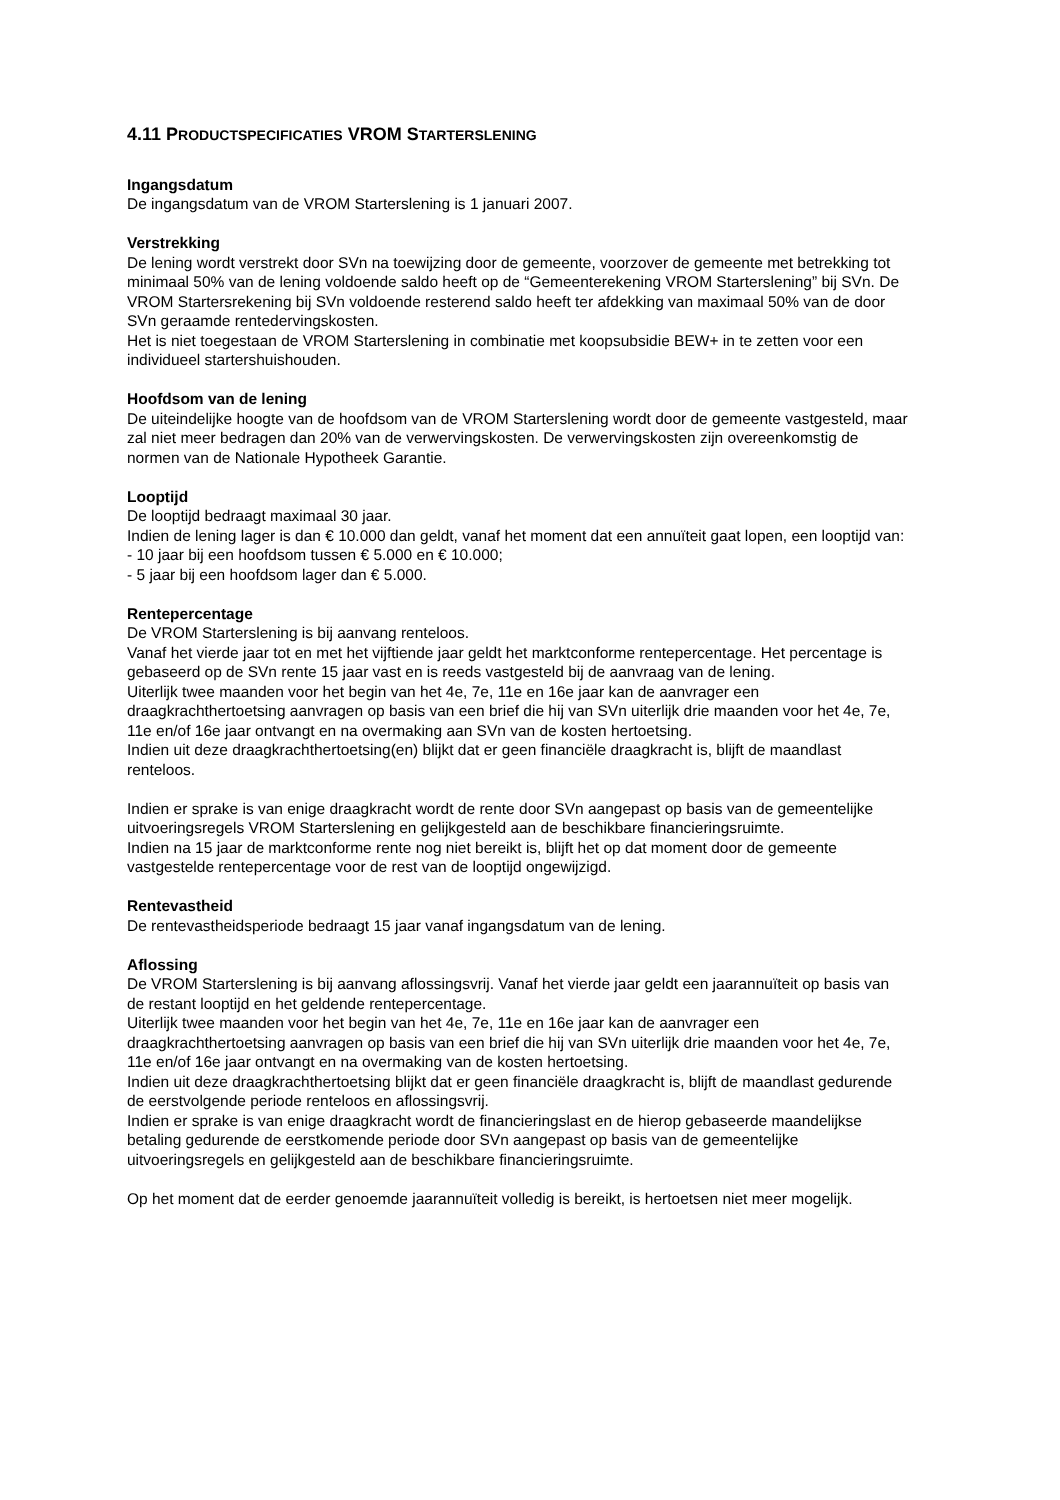4.11 PRODUCTSPECIFICATIES VROM STARTERSLENING
Ingangsdatum
De ingangsdatum van de VROM Starterslening is 1 januari 2007.
Verstrekking
De lening wordt verstrekt door SVn na toewijzing door de gemeente, voorzover de gemeente met betrekking tot minimaal 50% van de lening voldoende saldo heeft op de “Gemeenterekening VROM Starterslening” bij SVn. De VROM Startersrekening bij SVn voldoende resterend saldo heeft ter afdekking van maximaal 50% van de door SVn geraamde rentedervingskosten.
Het is niet toegestaan de VROM Starterslening in combinatie met koopsubsidie BEW+ in te zetten voor een individueel startershuishouden.
Hoofdsom van de lening
De uiteindelijke hoogte van de hoofdsom van de VROM Starterslening wordt door de gemeente vastgesteld, maar zal niet meer bedragen dan 20% van de verwervingskosten. De verwervingskosten zijn overeenkomstig de normen van de Nationale Hypotheek Garantie.
Looptijd
De looptijd bedraagt maximaal 30 jaar.
Indien de lening lager is dan € 10.000 dan geldt, vanaf het moment dat een annuïteit gaat lopen, een looptijd van:
- 10 jaar bij een hoofdsom tussen € 5.000 en € 10.000;
- 5 jaar bij een hoofdsom lager dan € 5.000.
Rentepercentage
De VROM Starterslening is bij aanvang renteloos.
Vanaf het vierde jaar tot en met het vijftiende jaar geldt het marktconforme rentepercentage. Het percentage is gebaseerd op de SVn rente 15 jaar vast en is reeds vastgesteld bij de aanvraag van de lening.
Uiterlijk twee maanden voor het begin van het 4e, 7e, 11e en 16e jaar kan de aanvrager een draagkrachthertoetsing aanvragen op basis van een brief die hij van SVn uiterlijk drie maanden voor het 4e, 7e, 11e en/of 16e jaar ontvangt en na overmaking aan SVn van de kosten hertoetsing.
Indien uit deze draagkrachthertoetsing(en) blijkt dat er geen financiële draagkracht is, blijft de maandlast renteloos.
Indien er sprake is van enige draagkracht wordt de rente door SVn aangepast op basis van de gemeentelijke uitvoeringsregels VROM Starterslening en gelijkgesteld aan de beschikbare financieringsruimte.
Indien na 15 jaar de marktconforme rente nog niet bereikt is, blijft het op dat moment door de gemeente vastgestelde rentepercentage voor de rest van de looptijd ongewijzigd.
Rentevastheid
De rentevastheidsperiode bedraagt 15 jaar vanaf ingangsdatum van de lening.
Aflossing
De VROM Starterslening is bij aanvang aflossingsvrij. Vanaf het vierde jaar geldt een jaarannuïteit op basis van de restant looptijd en het geldende rentepercentage.
Uiterlijk twee maanden voor het begin van het 4e, 7e, 11e en 16e jaar kan de aanvrager een draagkrachthertoetsing aanvragen op basis van een brief die hij van SVn uiterlijk drie maanden voor het 4e, 7e, 11e en/of 16e jaar ontvangt en na overmaking van de kosten hertoetsing.
Indien uit deze draagkrachthertoetsing blijkt dat er geen financiële draagkracht is, blijft de maandlast gedurende de eerstvolgende periode renteloos en aflossingsvrij.
Indien er sprake is van enige draagkracht wordt de financieringslast en de hierop gebaseerde maandelijkse betaling gedurende de eerstkomende periode door SVn aangepast op basis van de gemeentelijke uitvoeringsregels en gelijkgesteld aan de beschikbare financieringsruimte.
Op het moment dat de eerder genoemde jaarannuïteit volledig is bereikt, is hertoetsen niet meer mogelijk.